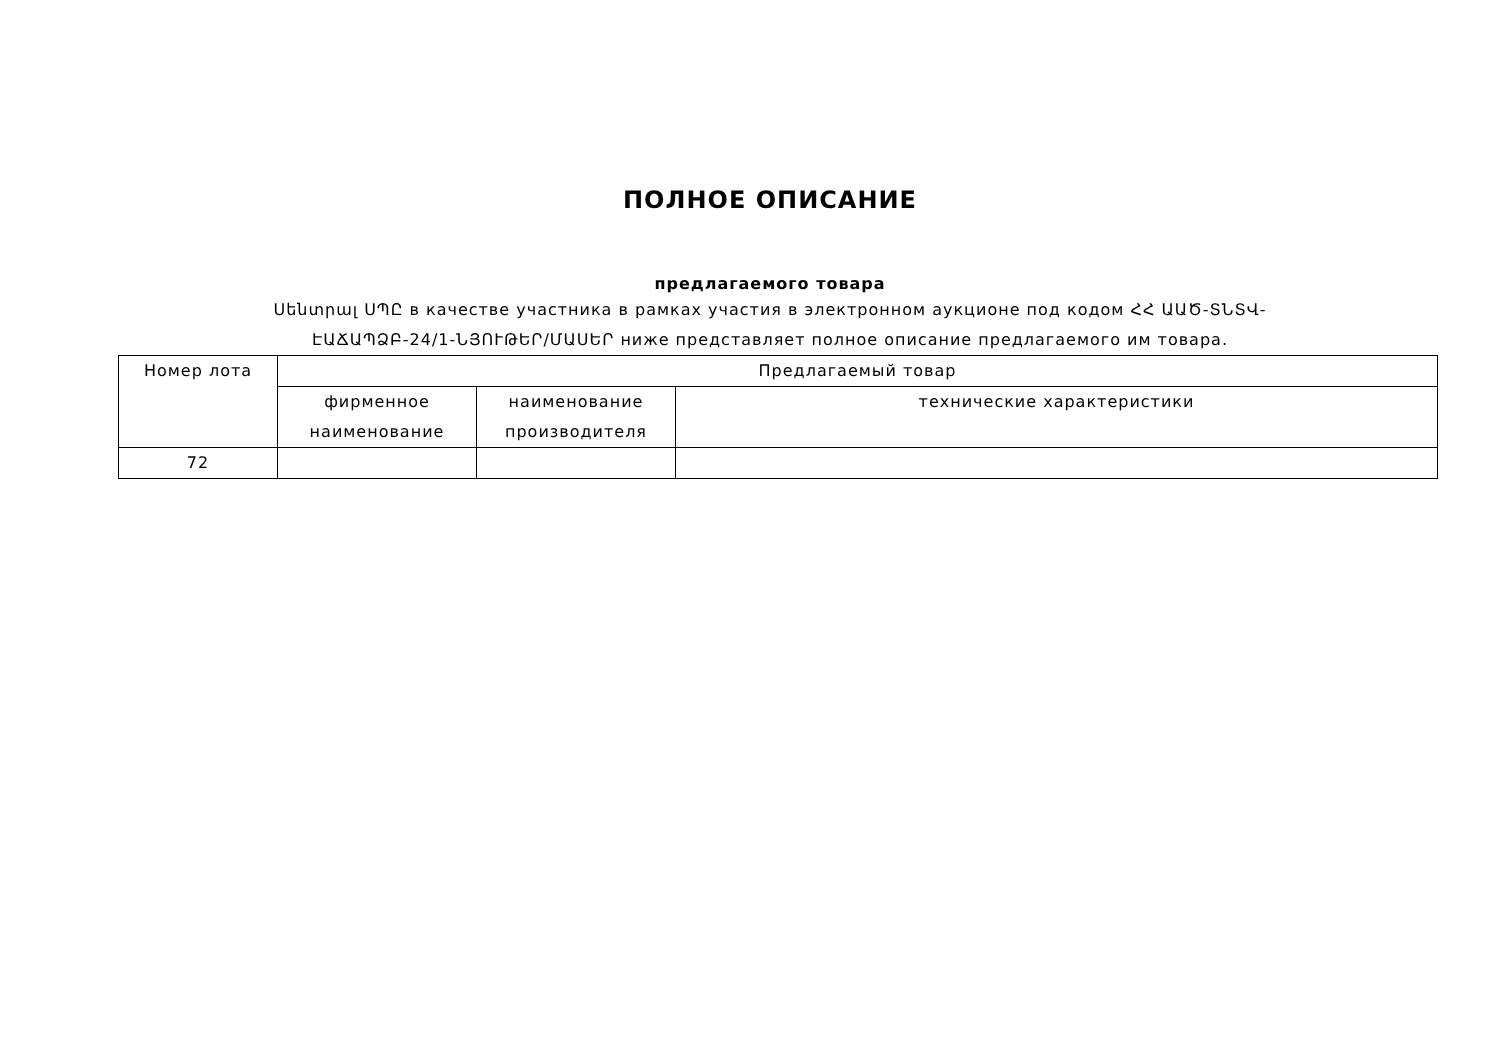ПОЛНОЕ ОПИСАНИЕ
предлагаемого товара
Սենտրալ ՍՊԸ в качестве участника в рамках участия в электронном аукционе под кодом ՀՀ ԱԱԾ-ՏՆՏՎ-
ԷԱՃԱՊՁԲ-24/1-ՆՅՈՒԹԵՐ/ՄԱՍԵՐ ниже представляет полное описание предлагаемого им товара.
| Номер лота | Предлагаемый товар | | |
| --- | --- | --- | --- |
| | фирменное наименование | наименование производителя | технические характеристики |
| 72 | | | |